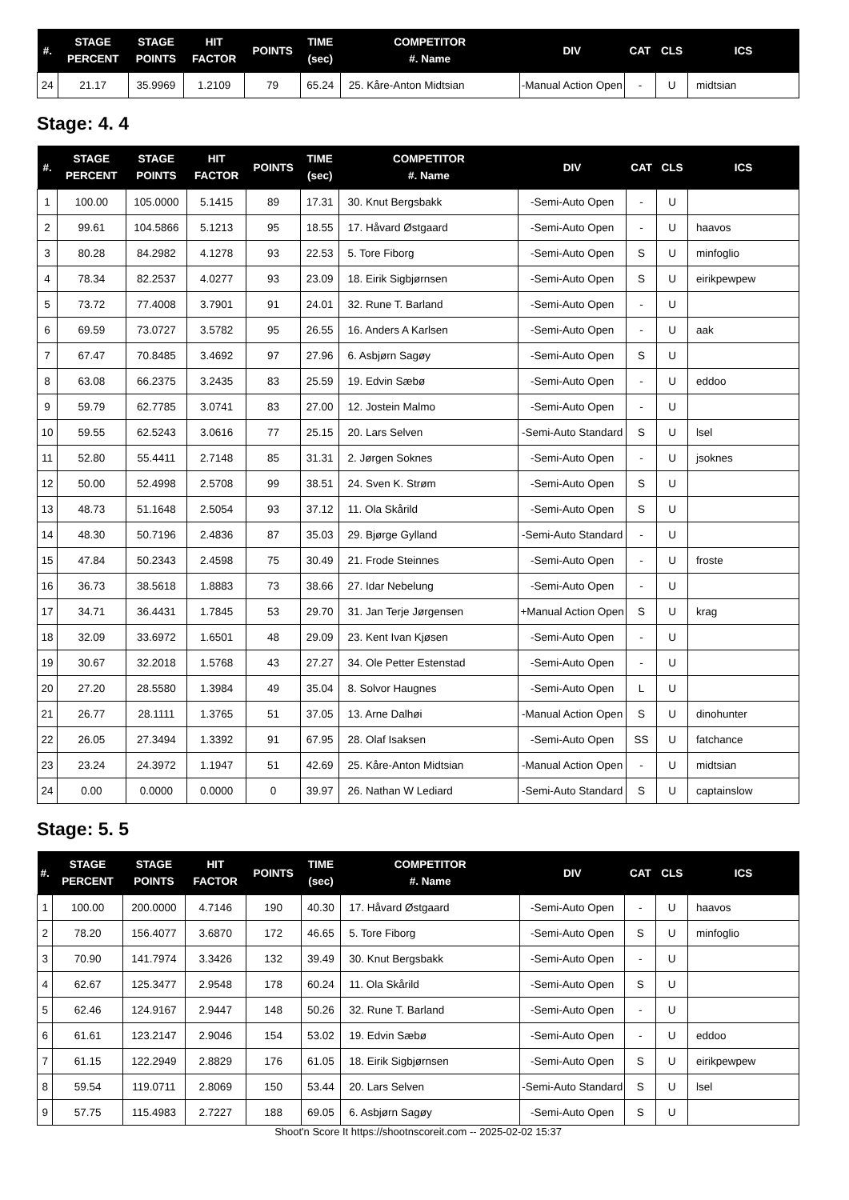| #. | STAGE PERCENT | STAGE POINTS | HIT FACTOR | POINTS | TIME (sec) | COMPETITOR #. Name | DIV | CAT | CLS | ICS |
| --- | --- | --- | --- | --- | --- | --- | --- | --- | --- | --- |
| 24 | 21.17 | 35.9969 | 1.2109 | 79 | 65.24 | 25. Kåre-Anton Midtsian | -Manual Action Open | - | U | midtsian |
Stage: 4. 4
| #. | STAGE PERCENT | STAGE POINTS | HIT FACTOR | POINTS | TIME (sec) | COMPETITOR #. Name | DIV | CAT | CLS | ICS |
| --- | --- | --- | --- | --- | --- | --- | --- | --- | --- | --- |
| 1 | 100.00 | 105.0000 | 5.1415 | 89 | 17.31 | 30. Knut Bergsbakk | -Semi-Auto Open | - | U | |
| 2 | 99.61 | 104.5866 | 5.1213 | 95 | 18.55 | 17. Håvard Østgaard | -Semi-Auto Open | - | U | haavos |
| 3 | 80.28 | 84.2982 | 4.1278 | 93 | 22.53 | 5. Tore Fiborg | -Semi-Auto Open | S | U | minfoglio |
| 4 | 78.34 | 82.2537 | 4.0277 | 93 | 23.09 | 18. Eirik Sigbjørnsen | -Semi-Auto Open | S | U | eirikpewpew |
| 5 | 73.72 | 77.4008 | 3.7901 | 91 | 24.01 | 32. Rune T. Barland | -Semi-Auto Open | - | U | |
| 6 | 69.59 | 73.0727 | 3.5782 | 95 | 26.55 | 16. Anders A Karlsen | -Semi-Auto Open | - | U | aak |
| 7 | 67.47 | 70.8485 | 3.4692 | 97 | 27.96 | 6. Asbjørn Sagøy | -Semi-Auto Open | S | U | |
| 8 | 63.08 | 66.2375 | 3.2435 | 83 | 25.59 | 19. Edvin Sæbø | -Semi-Auto Open | - | U | eddoo |
| 9 | 59.79 | 62.7785 | 3.0741 | 83 | 27.00 | 12. Jostein Malmo | -Semi-Auto Open | - | U | |
| 10 | 59.55 | 62.5243 | 3.0616 | 77 | 25.15 | 20. Lars Selven | -Semi-Auto Standard | S | U | lsel |
| 11 | 52.80 | 55.4411 | 2.7148 | 85 | 31.31 | 2. Jørgen Soknes | -Semi-Auto Open | - | U | jsoknes |
| 12 | 50.00 | 52.4998 | 2.5708 | 99 | 38.51 | 24. Sven K. Strøm | -Semi-Auto Open | S | U | |
| 13 | 48.73 | 51.1648 | 2.5054 | 93 | 37.12 | 11. Ola Skårild | -Semi-Auto Open | S | U | |
| 14 | 48.30 | 50.7196 | 2.4836 | 87 | 35.03 | 29. Bjørge Gylland | -Semi-Auto Standard | - | U | |
| 15 | 47.84 | 50.2343 | 2.4598 | 75 | 30.49 | 21. Frode Steinnes | -Semi-Auto Open | - | U | froste |
| 16 | 36.73 | 38.5618 | 1.8883 | 73 | 38.66 | 27. Idar Nebelung | -Semi-Auto Open | - | U | |
| 17 | 34.71 | 36.4431 | 1.7845 | 53 | 29.70 | 31. Jan Terje Jørgensen | +Manual Action Open | S | U | krag |
| 18 | 32.09 | 33.6972 | 1.6501 | 48 | 29.09 | 23. Kent Ivan Kjøsen | -Semi-Auto Open | - | U | |
| 19 | 30.67 | 32.2018 | 1.5768 | 43 | 27.27 | 34. Ole Petter Estenstad | -Semi-Auto Open | - | U | |
| 20 | 27.20 | 28.5580 | 1.3984 | 49 | 35.04 | 8. Solvor Haugnes | -Semi-Auto Open | L | U | |
| 21 | 26.77 | 28.1111 | 1.3765 | 51 | 37.05 | 13. Arne Dalhøi | -Manual Action Open | S | U | dinohunter |
| 22 | 26.05 | 27.3494 | 1.3392 | 91 | 67.95 | 28. Olaf Isaksen | -Semi-Auto Open | SS | U | fatchance |
| 23 | 23.24 | 24.3972 | 1.1947 | 51 | 42.69 | 25. Kåre-Anton Midtsian | -Manual Action Open | - | U | midtsian |
| 24 | 0.00 | 0.0000 | 0.0000 | 0 | 39.97 | 26. Nathan W Lediard | -Semi-Auto Standard | S | U | captainslow |
Stage: 5. 5
| #. | STAGE PERCENT | STAGE POINTS | HIT FACTOR | POINTS | TIME (sec) | COMPETITOR #. Name | DIV | CAT | CLS | ICS |
| --- | --- | --- | --- | --- | --- | --- | --- | --- | --- | --- |
| 1 | 100.00 | 200.0000 | 4.7146 | 190 | 40.30 | 17. Håvard Østgaard | -Semi-Auto Open | - | U | haavos |
| 2 | 78.20 | 156.4077 | 3.6870 | 172 | 46.65 | 5. Tore Fiborg | -Semi-Auto Open | S | U | minfoglio |
| 3 | 70.90 | 141.7974 | 3.3426 | 132 | 39.49 | 30. Knut Bergsbakk | -Semi-Auto Open | - | U | |
| 4 | 62.67 | 125.3477 | 2.9548 | 178 | 60.24 | 11. Ola Skårild | -Semi-Auto Open | S | U | |
| 5 | 62.46 | 124.9167 | 2.9447 | 148 | 50.26 | 32. Rune T. Barland | -Semi-Auto Open | - | U | |
| 6 | 61.61 | 123.2147 | 2.9046 | 154 | 53.02 | 19. Edvin Sæbø | -Semi-Auto Open | - | U | eddoo |
| 7 | 61.15 | 122.2949 | 2.8829 | 176 | 61.05 | 18. Eirik Sigbjørnsen | -Semi-Auto Open | S | U | eirikpewpew |
| 8 | 59.54 | 119.0711 | 2.8069 | 150 | 53.44 | 20. Lars Selven | -Semi-Auto Standard | S | U | lsel |
| 9 | 57.75 | 115.4983 | 2.7227 | 188 | 69.05 | 6. Asbjørn Sagøy | -Semi-Auto Open | S | U | |
Shoot'n Score It https://shootnscoreit.com -- 2025-02-02 15:37